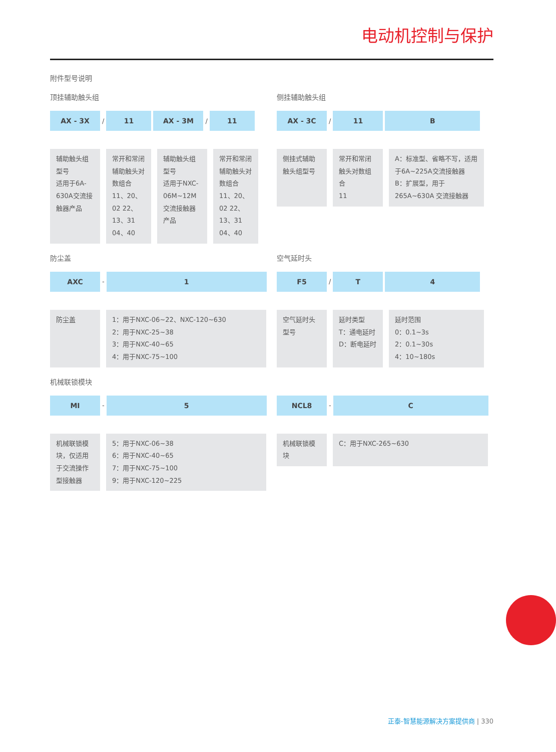电动机控制与保护
附件型号说明
顶挂辅助触头组
AX - 3X
/
11 AX - 3M
/
11
辅助触头组型号
适用于6A-630A交流接触器产品
常开和常闭辅助触头对数组合
11、20、02 22、13、31 04、40
辅助触头组型号
适用于NXC-06M~12M交流接触器产品
常开和常闭辅助触头对数组合
11、20、02 22、13、31 04、40
侧挂辅助触头组
AX - 3C
/
11 B
侧挂式辅助触头组型号
常开和常闭触头对数组合
11
A：标准型、省略不写，适用于6A~225A交流接触器
B：扩展型，用于265A~630A 交流接触器
防尘盖
AXC
-
1
防尘盖 1：用于NXC-06~22、NXC-120~630
2：用于NXC-25~38
3：用于NXC-40~65
4：用于NXC-75~100
空气延时头
F5
/
T 4
空气延时头型号
延时类型
T：通电延时
D：断电延时
延时范围
0：0.1~3s
2：0.1~30s
4：10~180s
机械联锁模块
MI
-
5
机械联锁模块，仅适用于交流操作型接触器
5：用于NXC-06~38
6：用于NXC-40~65
7：用于NXC-75~100
9：用于NXC-120~225
NCL8
-
C
机械联锁模块
C：用于NXC-265~630
正泰-智慧能源解决方案提供商 | 330